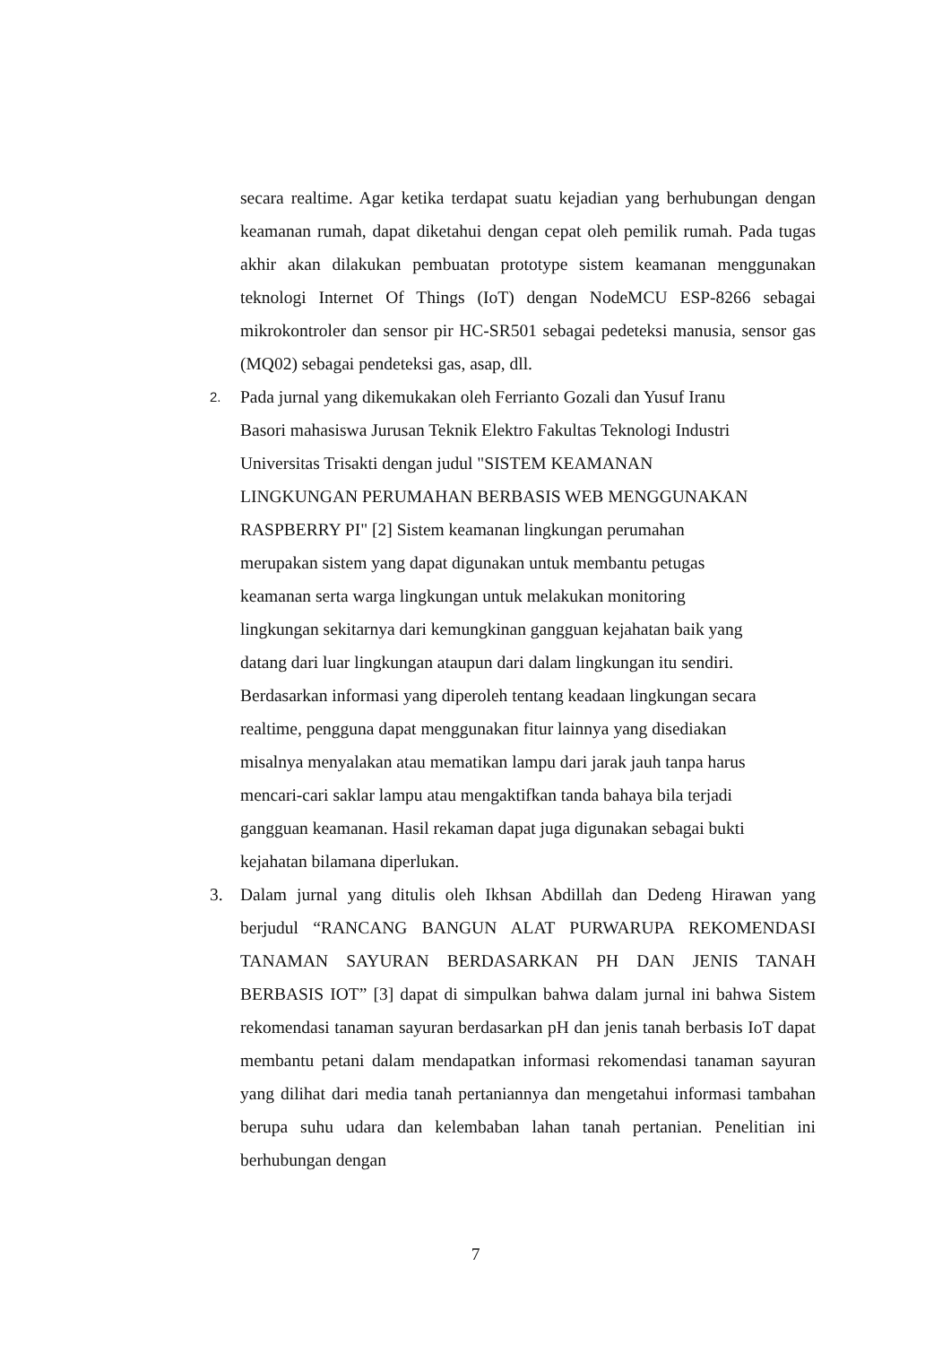secara realtime. Agar ketika terdapat suatu kejadian yang berhubungan dengan keamanan rumah, dapat diketahui dengan cepat oleh pemilik rumah. Pada tugas akhir akan dilakukan pembuatan prototype sistem keamanan menggunakan teknologi Internet Of Things (IoT) dengan NodeMCU ESP-8266 sebagai mikrokontroler dan sensor pir HC-SR501 sebagai pedeteksi manusia, sensor gas (MQ02) sebagai pendeteksi gas, asap, dll.
2.
Pada jurnal yang dikemukakan oleh Ferrianto Gozali dan Yusuf Iranu
Basori mahasiswa Jurusan Teknik Elektro Fakultas Teknologi Industri
Universitas Trisakti dengan judul "SISTEM KEAMANAN
LINGKUNGAN PERUMAHAN BERBASIS WEB MENGGUNAKAN
RASPBERRY PI" [2] Sistem keamanan lingkungan perumahan
merupakan sistem yang dapat digunakan untuk membantu petugas
keamanan serta warga lingkungan untuk melakukan monitoring
lingkungan sekitarnya dari kemungkinan gangguan kejahatan baik yang
datang dari luar lingkungan ataupun dari dalam lingkungan itu sendiri.
Berdasarkan informasi yang diperoleh tentang keadaan lingkungan secara
realtime, pengguna dapat menggunakan fitur lainnya yang disediakan
misalnya menyalakan atau mematikan lampu dari jarak jauh tanpa harus
mencari-cari saklar lampu atau mengaktifkan tanda bahaya bila terjadi
gangguan keamanan. Hasil rekaman dapat juga digunakan sebagai bukti
kejahatan bilamana diperlukan.
3. Dalam jurnal yang ditulis oleh Ikhsan Abdillah dan Dedeng Hirawan yang berjudul “RANCANG BANGUN ALAT PURWARUPA REKOMENDASI TANAMAN SAYURAN BERDASARKAN PH DAN JENIS TANAH BERBASIS IOT” [3] dapat di simpulkan bahwa dalam jurnal ini bahwa Sistem rekomendasi tanaman sayuran berdasarkan pH dan jenis tanah berbasis IoT dapat membantu petani dalam mendapatkan informasi rekomendasi tanaman sayuran yang dilihat dari media tanah pertaniannya dan mengetahui informasi tambahan berupa suhu udara dan kelembaban lahan tanah pertanian. Penelitian ini berhubungan dengan
7